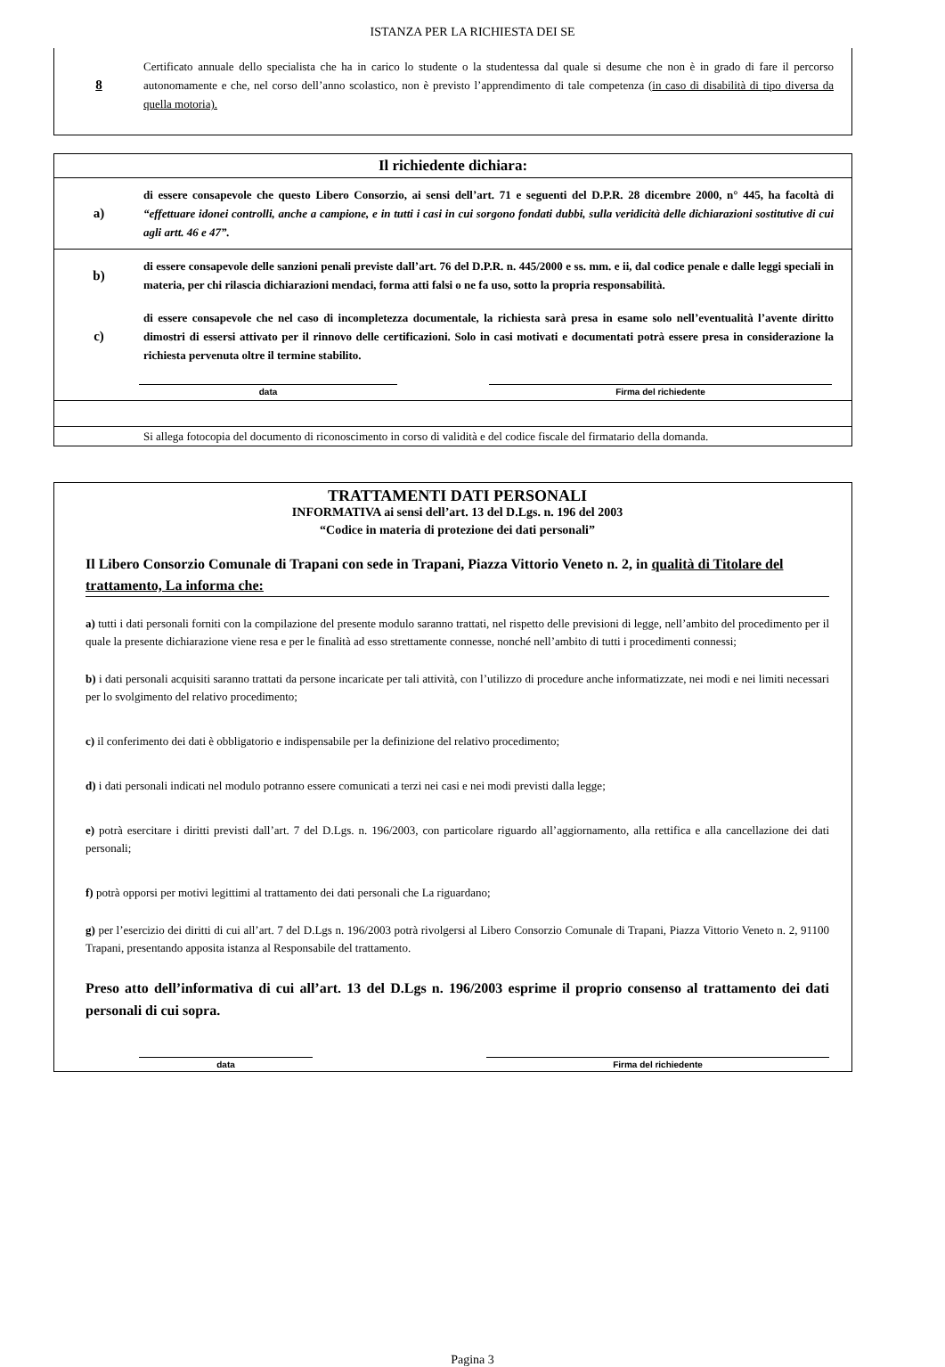ISTANZA PER LA RICHIESTA DEI SE
8
Certificato annuale dello specialista che ha in carico lo studente o la studentessa dal quale si desume che non è in grado di fare il percorso autonomamente e che, nel corso dell’anno scolastico, non è previsto l’apprendimento di tale competenza (in caso di disabilità di tipo diversa da quella motoria).
Il richiedente dichiara:
a)
di essere consapevole che questo Libero Consorzio, ai sensi dell’art. 71 e seguenti del D.P.R. 28 dicembre 2000, n° 445, ha facoltà di “effettuare idonei controlli, anche a campione, e in tutti i casi in cui sorgono fondati dubbi, sulla veridicità delle dichiarazioni sostitutive di cui agli artt. 46 e 47”.
b)
di essere consapevole delle sanzioni penali previste dall’art. 76 del D.P.R. n. 445/2000 e ss. mm. e ii, dal codice penale e dalle leggi speciali in materia, per chi rilascia dichiarazioni mendaci, forma atti falsi o ne fa uso, sotto la propria responsabilità.
c)
di essere consapevole che nel caso di incompletezza documentale, la richiesta sarà presa in esame solo nell’eventualità l’avente diritto dimostri di essersi attivato per il rinnovo delle certificazioni. Solo in casi motivati e documentati potrà essere presa in considerazione la richiesta pervenuta oltre il termine stabilito.
data Firma del richiedente
Si allega fotocopia del documento di riconoscimento in corso di validità e del codice fiscale del firmatario della domanda.
TRATTAMENTI DATI PERSONALI
INFORMATIVA ai sensi dell’art. 13 del D.Lgs. n. 196 del 2003
“Codice in materia di protezione dei dati personali”
Il Libero Consorzio Comunale di Trapani con sede in Trapani, Piazza Vittorio Veneto n. 2, in qualità di Titolare del trattamento, La informa che:
a) tutti i dati personali forniti con la compilazione del presente modulo saranno trattati, nel rispetto delle previsioni di legge, nell’ambito del procedimento per il quale la presente dichiarazione viene resa e per le finalità ad esso strettamente connesse, nonché nell’ambito di tutti i procedimenti connessi;
b) i dati personali acquisiti saranno trattati da persone incaricate per tali attività, con l’utilizzo di procedure anche informatizzate, nei modi e nei limiti necessari per lo svolgimento del relativo procedimento;
c) il conferimento dei dati è obbligatorio e indispensabile per la definizione del relativo procedimento;
d) i dati personali indicati nel modulo potranno essere comunicati a terzi nei casi e nei modi previsti dalla legge;
e) potrà esercitare i diritti previsti dall’art. 7 del D.Lgs. n. 196/2003, con particolare riguardo all’aggiornamento, alla rettifica e alla cancellazione dei dati personali;
f) potrà opporsi per motivi legittimi al trattamento dei dati personali che La riguardano;
g) per l’esercizio dei diritti di cui all’art. 7 del D.Lgs n. 196/2003 potrà rivolgersi al Libero Consorzio Comunale di Trapani, Piazza Vittorio Veneto n. 2, 91100 Trapani, presentando apposita istanza al Responsabile del trattamento.
Preso atto dell’informativa di cui all’art. 13 del D.Lgs n. 196/2003 esprime il proprio consenso al trattamento dei dati personali di cui sopra.
data Firma del richiedente
Pagina 3